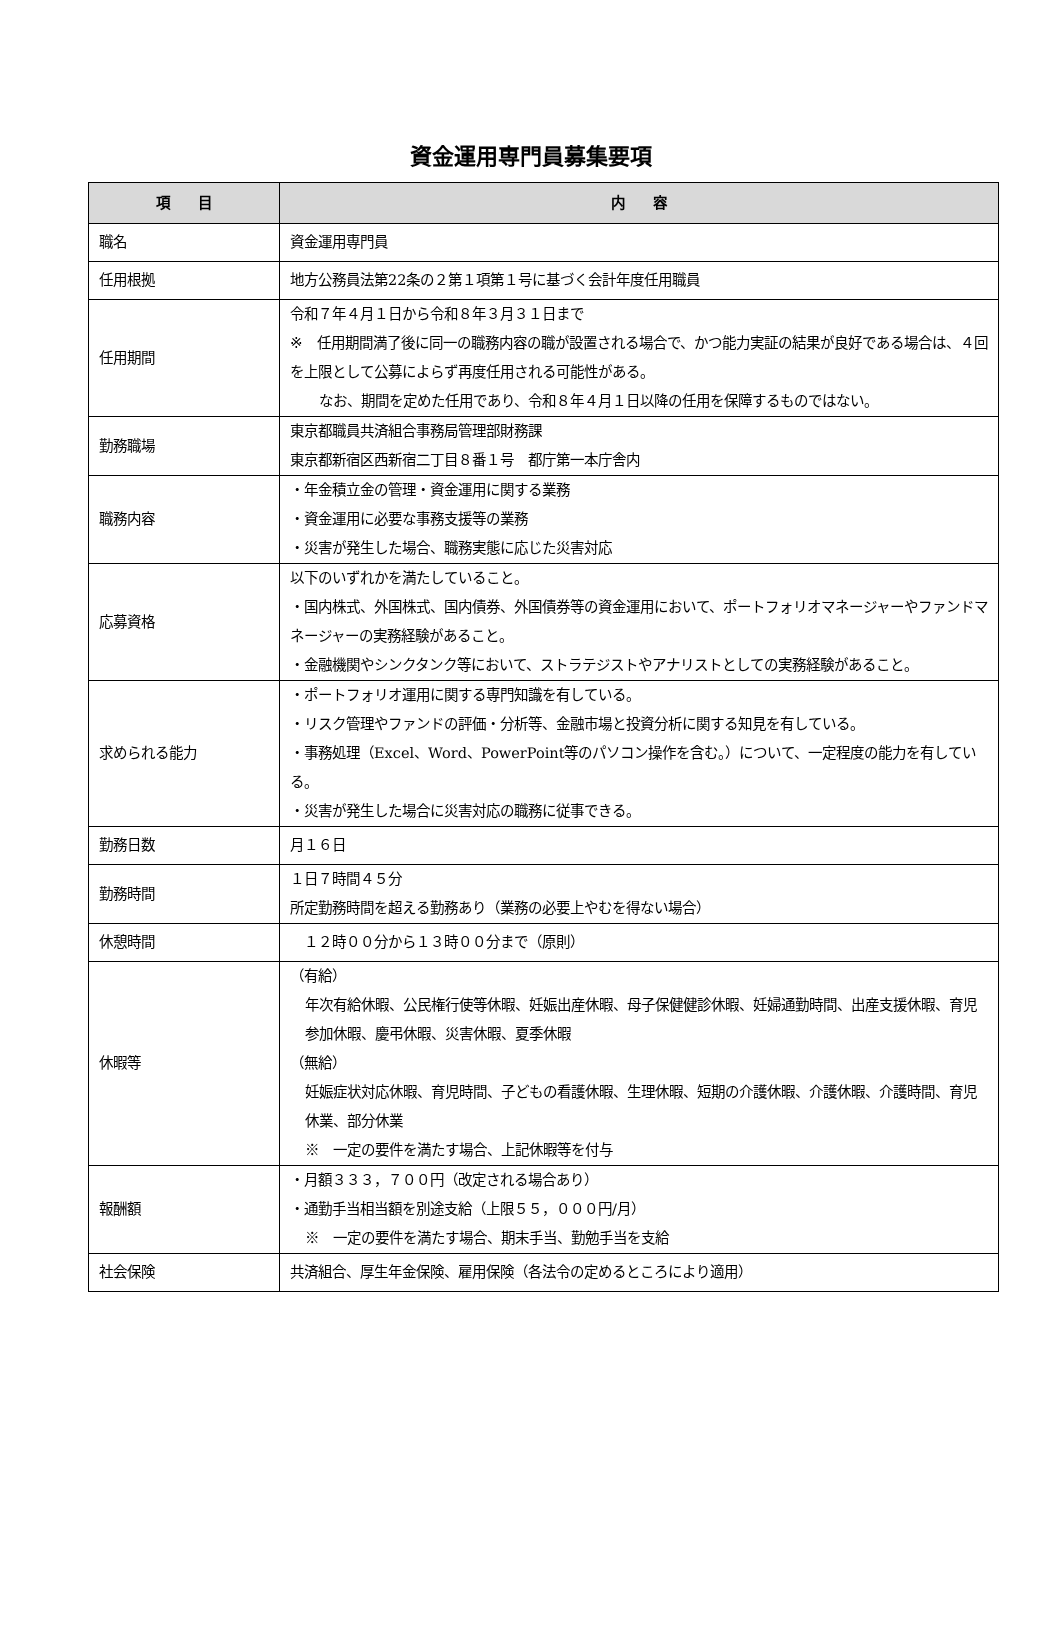資金運用専門員募集要項
| 項 目 | 内 容 |
| --- | --- |
| 職名 | 資金運用専門員 |
| 任用根拠 | 地方公務員法第22条の２第１項第１号に基づく会計年度任用職員 |
| 任用期間 | 令和７年４月１日から令和８年３月３１日まで ※ 任用期間満了後に同一の職務内容の職が設置される場合で、かつ能力実証の結果が良好である場合は、４回を上限として公募によらず再度任用される可能性がある。 なお、期間を定めた任用であり、令和８年４月１日以降の任用を保障するものではない。 |
| 勤務職場 | 東京都職員共済組合事務局管理部財務課 東京都新宿区西新宿二丁目８番１号 都庁第一本庁舎内 |
| 職務内容 | ・年金積立金の管理・資金運用に関する業務 ・資金運用に必要な事務支援等の業務 ・災害が発生した場合、職務実態に応じた災害対応 |
| 応募資格 | 以下のいずれかを満たしていること。 ・国内株式、外国株式、国内債券、外国債券等の資金運用において、ポートフォリオマネージャーやファンドマネージャーの実務経験があること。 ・金融機関やシンクタンク等において、ストラテジストやアナリストとしての実務経験があること。 |
| 求められる能力 | ・ポートフォリオ運用に関する専門知識を有している。 ・リスク管理やファンドの評価・分析等、金融市場と投資分析に関する知見を有している。 ・事務処理（Excel、Word、PowerPoint等のパソコン操作を含む。）について、一定程度の能力を有している。 ・災害が発生した場合に災害対応の職務に従事できる。 |
| 勤務日数 | 月１６日 |
| 勤務時間 | １日７時間４５分 所定勤務時間を超える勤務あり（業務の必要上やむを得ない場合） |
| 休憩時間 | １２時００分から１３時００分まで（原則） |
| 休暇等 | （有給） 年次有給休暇、公民権行使等休暇、妊娠出産休暇、母子保健健診休暇、妊婦通勤時間、出産支援休暇、育児参加休暇、慶弔休暇、災害休暇、夏季休暇 （無給） 妊娠症状対応休暇、育児時間、子どもの看護休暇、生理休暇、短期の介護休暇、介護休暇、介護時間、育児休業、部分休業 ※ 一定の要件を満たす場合、上記休暇等を付与 |
| 報酬額 | ・月額３３３，７００円（改定される場合あり） ・通勤手当相当額を別途支給（上限５５，０００円/月） ※ 一定の要件を満たす場合、期末手当、勤勉手当を支給 |
| 社会保険 | 共済組合、厚生年金保険、雇用保険（各法令の定めるところにより適用） |